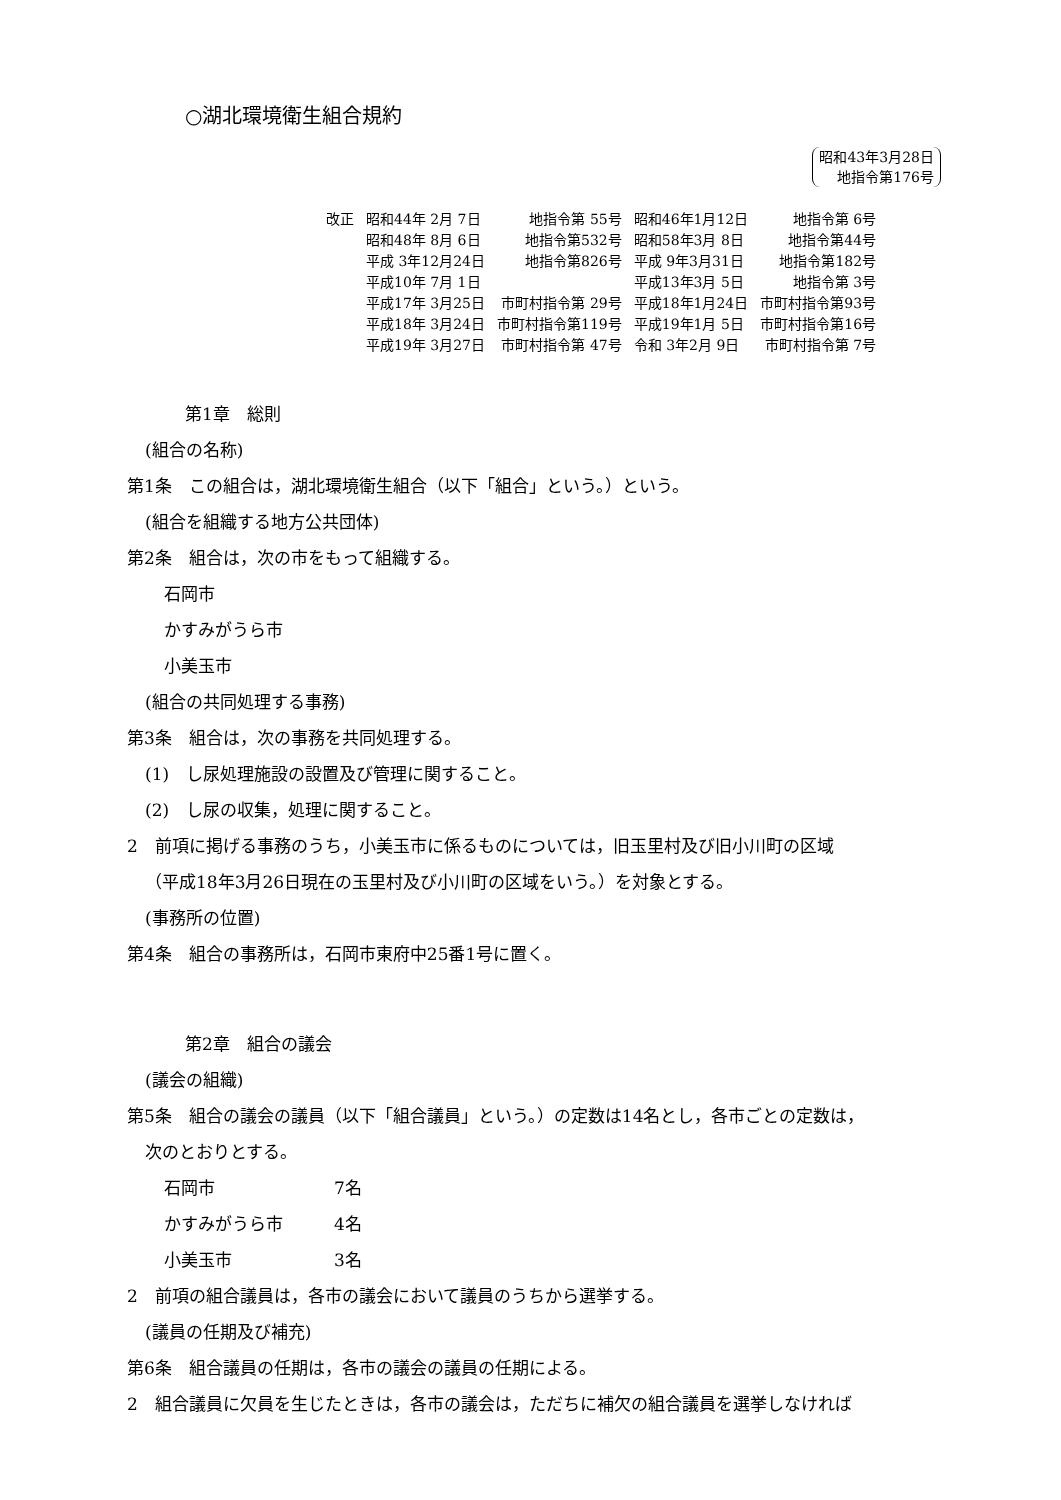○湖北環境衛生組合規約
昭和43年3月28日
地指令第176号
| 改正 | 昭和44年 2月 7日 | 地指令第 55号 | 昭和46年1月12日 | 地指令第 6号 |
| | 昭和48年 8月 6日 | 地指令第532号 | 昭和58年3月 8日 | 地指令第44号 |
| | 平成 3年12月24日 | 地指令第826号 | 平成 9年3月31日 | 地指令第182号 |
| | 平成10年 7月 1日 | | 平成13年3月 5日 | 地指令第 3号 |
| | 平成17年 3月25日 | 市町村指令第 29号 | 平成18年1月24日 | 市町村指令第93号 |
| | 平成18年 3月24日 | 市町村指令第119号 | 平成19年1月 5日 | 市町村指令第16号 |
| | 平成19年 3月27日 | 市町村指令第 47号 | 令和 3年2月 9日 | 市町村指令第 7号 |
第1章　総則
(組合の名称)
第1条　この組合は，湖北環境衛生組合（以下「組合」という。）という。
(組合を組織する地方公共団体)
第2条　組合は，次の市をもって組織する。
石岡市
かすみがうら市
小美玉市
(組合の共同処理する事務)
第3条　組合は，次の事務を共同処理する。
(1)　し尿処理施設の設置及び管理に関すること。
(2)　し尿の収集，処理に関すること。
2　前項に掲げる事務のうち，小美玉市に係るものについては，旧玉里村及び旧小川町の区域
（平成18年3月26日現在の玉里村及び小川町の区域をいう。）を対象とする。
(事務所の位置)
第4条　組合の事務所は，石岡市東府中25番1号に置く。
第2章　組合の議会
(議会の組織)
第5条　組合の議会の議員（以下「組合議員」という。）の定数は14名とし，各市ごとの定数は，
次のとおりとする。
| 石岡市 | 7名 |
| かすみがうら市 | 4名 |
| 小美玉市 | 3名 |
2　前項の組合議員は，各市の議会において議員のうちから選挙する。
(議員の任期及び補充)
第6条　組合議員の任期は，各市の議会の議員の任期による。
2　組合議員に欠員を生じたときは，各市の議会は，ただちに補欠の組合議員を選挙しなければ